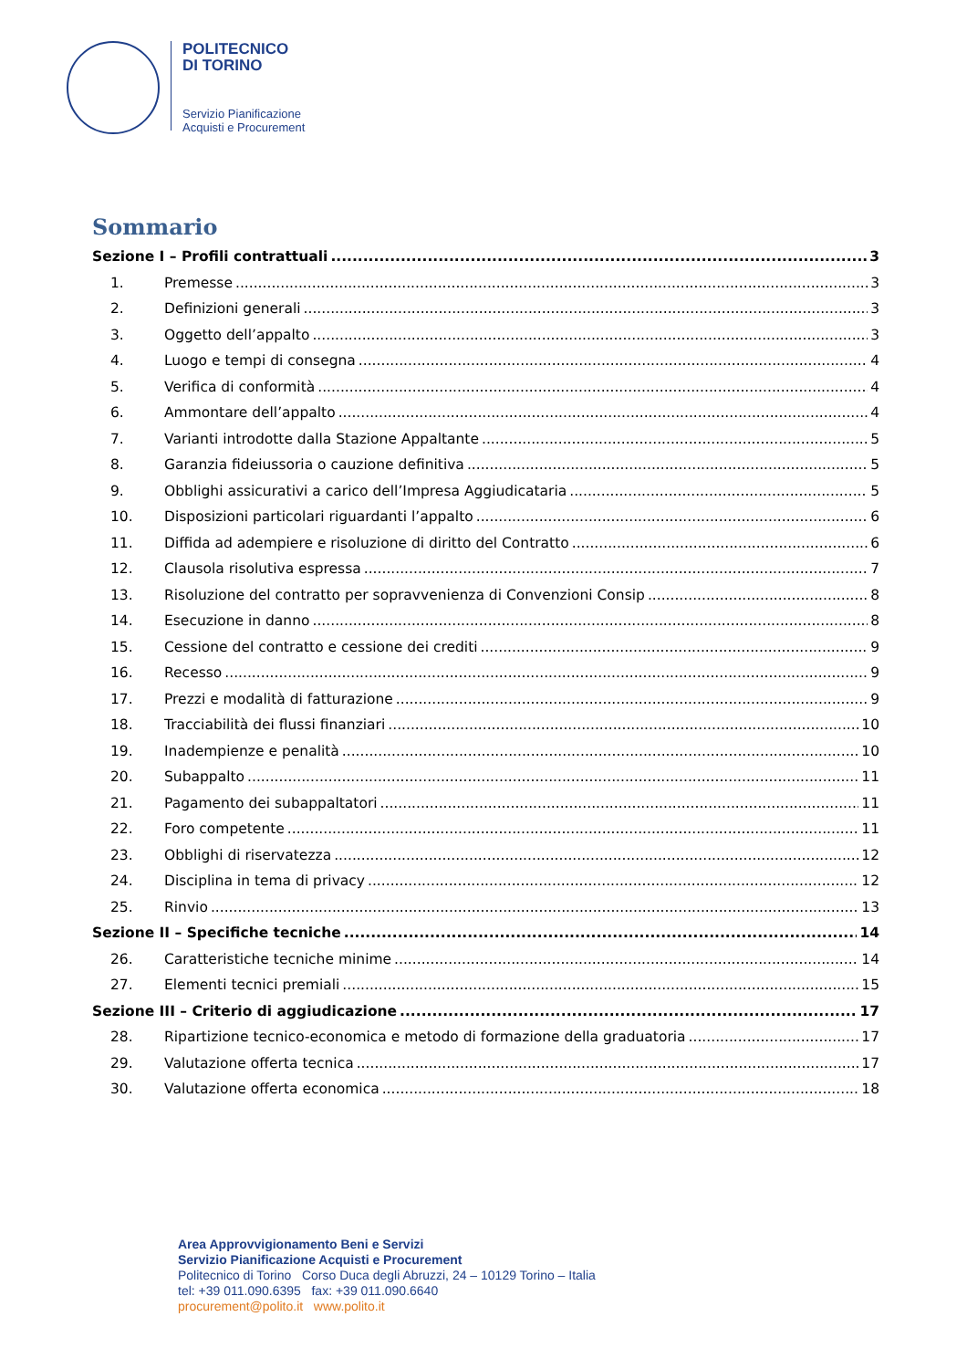POLITECNICO
DI TORINO
Servizio Pianificazione
Acquisti e Procurement
Sommario
Sezione I – Profili contrattuali 3
1. Premesse 3
2. Definizioni generali 3
3. Oggetto dell’appalto 3
4. Luogo e tempi di consegna 4
5. Verifica di conformità 4
6. Ammontare dell’appalto 4
7. Varianti introdotte dalla Stazione Appaltante 5
8. Garanzia fideiussoria o cauzione definitiva 5
9. Obblighi assicurativi a carico dell’Impresa Aggiudicataria 5
10. Disposizioni particolari riguardanti l’appalto 6
11. Diffida ad adempiere e risoluzione di diritto del Contratto 6
12. Clausola risolutiva espressa 7
13. Risoluzione del contratto per sopravvenienza di Convenzioni Consip 8
14. Esecuzione in danno 8
15. Cessione del contratto e cessione dei crediti 9
16. Recesso 9
17. Prezzi e modalità di fatturazione 9
18. Tracciabilità dei flussi finanziari 10
19. Inadempienze e penalità 10
20. Subappalto 11
21. Pagamento dei subappaltatori 11
22. Foro competente 11
23. Obblighi di riservatezza 12
24. Disciplina in tema di privacy 12
25. Rinvio 13
Sezione II – Specifiche tecniche 14
26. Caratteristiche tecniche minime 14
27. Elementi tecnici premiali 15
Sezione III – Criterio di aggiudicazione 17
28. Ripartizione tecnico-economica e metodo di formazione della graduatoria 17
29. Valutazione offerta tecnica 17
30. Valutazione offerta economica 18
Area Approvvigionamento Beni e Servizi
Servizio Pianificazione Acquisti e Procurement
Politecnico di Torino Corso Duca degli Abruzzi, 24 – 10129 Torino – Italia
tel: +39 011.090.6395 fax: +39 011.090.6640
procurement@polito.it www.polito.it